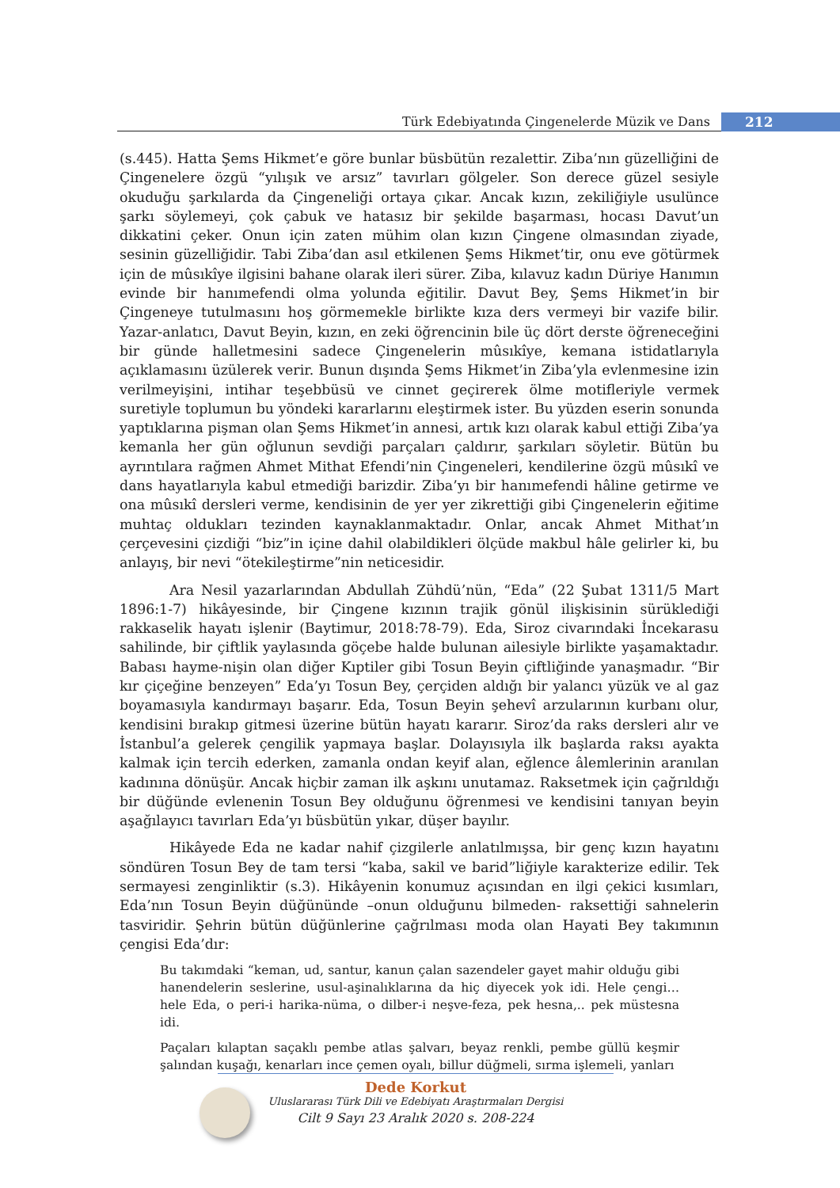Türk Edebiyatında Çingenelerde Müzik ve Dans
212
(s.445). Hatta Şems Hikmet’e göre bunlar büsbütün rezalettir. Ziba’nın güzelliğini de Çingenelere özgü “yılışık ve arsız” tavırları gölgeler. Son derece güzel sesiyle okuduğu şarkılarda da Çingeneliği ortaya çıkar. Ancak kızın, zekiliğiyle usulünce şarkı söylemeyi, çok çabuk ve hatasız bir şekilde başarması, hocası Davut’un dikkatini çeker. Onun için zaten mühim olan kızın Çingene olmasından ziyade, sesinin güzelliğidir. Tabi Ziba’dan asıl etkilenen Şems Hikmet’tir, onu eve götürmek için de mûsıkîye ilgisini bahane olarak ileri sürer. Ziba, kılavuz kadın Düriye Hanımın evinde bir hanımefendi olma yolunda eğitilir. Davut Bey, Şems Hikmet’in bir Çingeneye tutulmasını hoş görmemekle birlikte kıza ders vermeyi bir vazife bilir. Yazar-anlatıcı, Davut Beyin, kızın, en zeki öğrencinin bile üç dört derste öğreneceğini bir günde halletmesini sadece Çingenelerin mûsıkîye, kemana istidatlarıyla açıklamasını üzülerek verir. Bunun dışında Şems Hikmet’in Ziba’yla evlenmesine izin verilmeyişini, intihar teşebbüsü ve cinnet geçirerek ölme motifleriyle vermek suretiyle toplumun bu yöndeki kararlarını eleştirmek ister. Bu yüzden eserin sonunda yaptıklarına pişman olan Şems Hikmet’in annesi, artık kızı olarak kabul ettiği Ziba’ya kemanla her gün oğlunun sevdiği parçaları çaldırır, şarkıları söyletir. Bütün bu ayrıntılara rağmen Ahmet Mithat Efendi’nin Çingeneleri, kendilerine özgü mûsıkî ve dans hayatlarıyla kabul etmediği barizdir. Ziba’yı bir hanımefendi hâline getirme ve ona mûsıkî dersleri verme, kendisinin de yer yer zikrettiği gibi Çingenelerin eğitime muhtaç oldukları tezinden kaynaklanmaktadır. Onlar, ancak Ahmet Mithat’ın çerçevesini çizdiği “biz”in içine dahil olabildikleri ölçüde makbul hâle gelirler ki, bu anlayış, bir nevi “ötekileştirme”nin neticesidir.
Ara Nesil yazarlarından Abdullah Zühdü’nün, “Eda” (22 Şubat 1311/5 Mart 1896:1-7) hikâyesinde, bir Çingene kızının trajik gönül ilişkisinin sürüklediği rakkaselik hayatı işlenir (Baytimur, 2018:78-79). Eda, Siroz civarındaki İncekarasu sahilinde, bir çiftlik yaylasında göçebe halde bulunan ailesiyle birlikte yaşamaktadır. Babası hayme-nişin olan diğer Kıptiler gibi Tosun Beyin çiftliğinde yanaşmadır. “Bir kır çiçeğine benzeyen” Eda’yı Tosun Bey, çerçiden aldığı bir yalancı yüzük ve al gaz boyamasıyla kandırmayı başarır. Eda, Tosun Beyin şehevî arzularının kurbanı olur, kendisini bırakıp gitmesi üzerine bütün hayatı kararır. Siroz’da raks dersleri alır ve İstanbul’a gelerek çengilik yapmaya başlar. Dolayısıyla ilk başlarda raksı ayakta kalmak için tercih ederken, zamanla ondan keyif alan, eğlence âlemlerinin aranılan kadınına dönüşür. Ancak hiçbir zaman ilk aşkını unutamaz. Raksetmek için çağrıldığı bir düğünde evlenenin Tosun Bey olduğunu öğrenmesi ve kendisini tanıyan beyin aşağılayıcı tavırları Eda’yı büsbütün yıkar, düşer bayılır.
Hikâyede Eda ne kadar nahif çizgilerle anlatılmışsa, bir genç kızın hayatını söndüren Tosun Bey de tam tersi “kaba, sakil ve barid”liğiyle karakterize edilir. Tek sermayesi zenginliktir (s.3). Hikâyenin konumuz açısından en ilgi çekici kısımları, Eda’nın Tosun Beyin düğününde –onun olduğunu bilmeden- raksettiği sahnelerin tasviridir. Şehrin bütün düğünlerine çağrılması moda olan Hayati Bey takımının çengisi Eda’dır:
Bu takımdaki “keman, ud, santur, kanun çalan sazendeler gayet mahir olduğu gibi hanendelerin seslerine, usul-aşinalıklarına da hiç diyecek yok idi. Hele çengi… hele Eda, o peri-i harika-nüma, o dilber-i neşve-feza, pek hesna,.. pek müstesna idi.
Paçaları kılaptan saçaklı pembe atlas şalvarı, beyaz renkli, pembe güllü keşmir şalından kuşağı, kenarları ince çemen oyalı, billur düğmeli, sırma işlemeli, yanları
Dede Korkut
Uluslararası Türk Dili ve Edebiyatı Araştırmaları Dergisi
Cilt 9 Sayı 23 Aralık 2020 s. 208-224